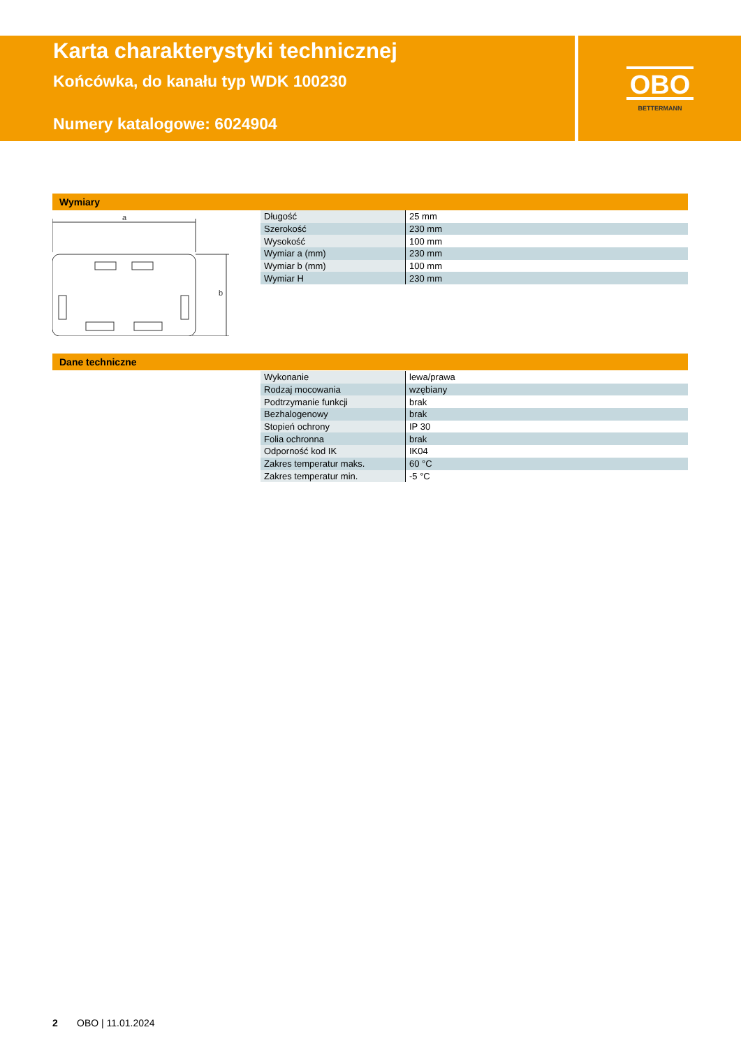Karta charakterystyki technicznej
Końcówka, do kanału typ WDK 100230
Numery katalogowe: 6024904
OBO
BETTERMANN
Wymiary
a
b
| Długość | 25 mm |
| Szerokość | 230 mm |
| Wysokość | 100 mm |
| Wymiar a (mm) | 230 mm |
| Wymiar b (mm) | 100 mm |
| Wymiar H | 230 mm |
Dane techniczne
| Wykonanie | lewa/prawa |
| Rodzaj mocowania | wzębiany |
| Podtrzymanie funkcji | brak |
| Bezhalogenowy | brak |
| Stopień ochrony | IP 30 |
| Folia ochronna | brak |
| Odporność kod IK | IK04 |
| Zakres temperatur maks. | 60 °C |
| Zakres temperatur min. | -5 °C |
2 OBO | 11.01.2024